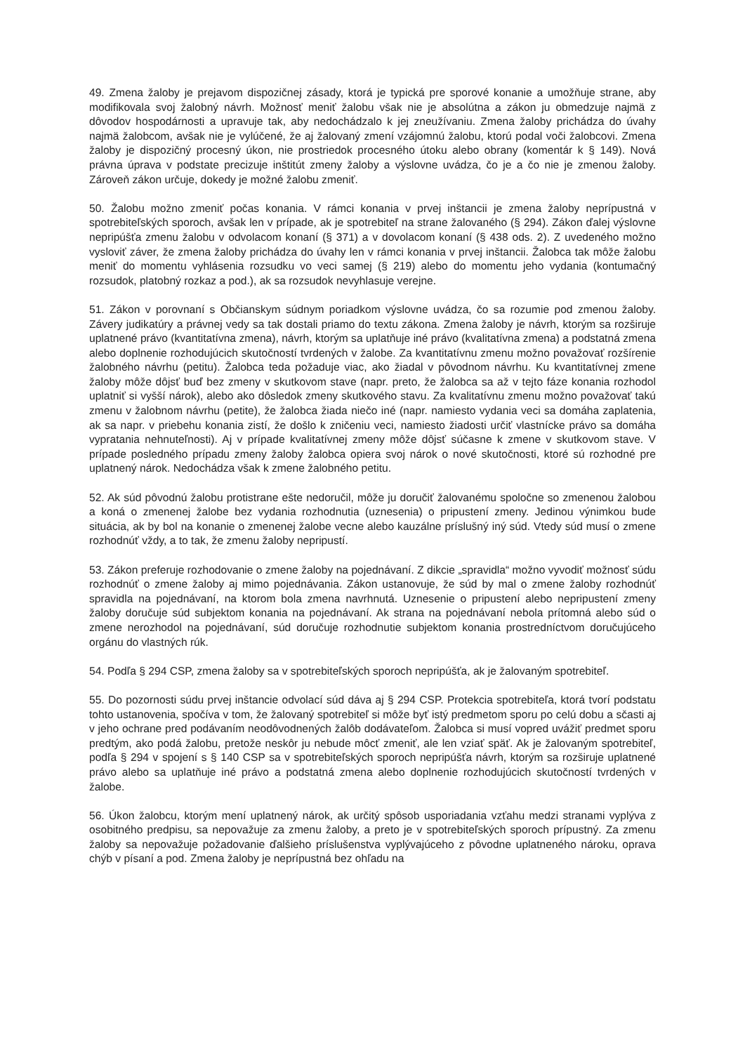49. Zmena žaloby je prejavom dispozičnej zásady, ktorá je typická pre sporové konanie a umožňuje strane, aby modifikovala svoj žalobný návrh. Možnosť meniť žalobu však nie je absolútna a zákon ju obmedzuje najmä z dôvodov hospodárnosti a upravuje tak, aby nedochádzalo k jej zneužívaniu. Zmena žaloby prichádza do úvahy najmä žalobcom, avšak nie je vylúčené, že aj žalovaný zmení vzájomnú žalobu, ktorú podal voči žalobcovi. Zmena žaloby je dispozičný procesný úkon, nie prostriedok procesného útoku alebo obrany (komentár k § 149). Nová právna úprava v podstate precizuje inštitút zmeny žaloby a výslovne uvádza, čo je a čo nie je zmenou žaloby. Zároveň zákon určuje, dokedy je možné žalobu zmeniť.
50. Žalobu možno zmeniť počas konania. V rámci konania v prvej inštancii je zmena žaloby neprípustná v spotrebiteľských sporoch, avšak len v prípade, ak je spotrebiteľ na strane žalovaného (§ 294). Zákon ďalej výslovne nepripúšťa zmenu žalobu v odvolacom konaní (§ 371) a v dovolacom konaní (§ 438 ods. 2). Z uvedeného možno vysloviť záver, že zmena žaloby prichádza do úvahy len v rámci konania v prvej inštancii. Žalobca tak môže žalobu meniť do momentu vyhlásenia rozsudku vo veci samej (§ 219) alebo do momentu jeho vydania (kontumačný rozsudok, platobný rozkaz a pod.), ak sa rozsudok nevyhlasuje verejne.
51. Zákon v porovnaní s Občianskym súdnym poriadkom výslovne uvádza, čo sa rozumie pod zmenou žaloby. Závery judikatúry a právnej vedy sa tak dostali priamo do textu zákona. Zmena žaloby je návrh, ktorým sa rozširuje uplatnené právo (kvantitatívna zmena), návrh, ktorým sa uplatňuje iné právo (kvalitatívna zmena) a podstatná zmena alebo doplnenie rozhodujúcich skutočností tvrdených v žalobe. Za kvantitatívnu zmenu možno považovať rozšírenie žalobného návrhu (petitu). Žalobca teda požaduje viac, ako žiadal v pôvodnom návrhu. Ku kvantitatívnej zmene žaloby môže dôjsť buď bez zmeny v skutkovom stave (napr. preto, že žalobca sa až v tejto fáze konania rozhodol uplatniť si vyšší nárok), alebo ako dôsledok zmeny skutkového stavu. Za kvalitatívnu zmenu možno považovať takú zmenu v žalobnom návrhu (petite), že žalobca žiada niečo iné (napr. namiesto vydania veci sa domáha zaplatenia, ak sa napr. v priebehu konania zistí, že došlo k zničeniu veci, namiesto žiadosti určiť vlastnícke právo sa domáha vypratania nehnuteľnosti). Aj v prípade kvalitatívnej zmeny môže dôjsť súčasne k zmene v skutkovom stave. V prípade posledného prípadu zmeny žaloby žalobca opiera svoj nárok o nové skutočnosti, ktoré sú rozhodné pre uplatnený nárok. Nedochádza však k zmene žalobného petitu.
52. Ak súd pôvodnú žalobu protistrane ešte nedoručil, môže ju doručiť žalovanému spoločne so zmenenou žalobou a koná o zmenenej žalobe bez vydania rozhodnutia (uznesenia) o pripustení zmeny. Jedinou výnimkou bude situácia, ak by bol na konanie o zmenenej žalobe vecne alebo kauzálne príslušný iný súd. Vtedy súd musí o zmene rozhodnúť vždy, a to tak, že zmenu žaloby nepripustí.
53. Zákon preferuje rozhodovanie o zmene žaloby na pojednávaní. Z dikcie „spravidla“ možno vyvodiť možnosť súdu rozhodnúť o zmene žaloby aj mimo pojednávania. Zákon ustanovuje, že súd by mal o zmene žaloby rozhodnúť spravidla na pojednávaní, na ktorom bola zmena navrhnutá. Uznesenie o pripustení alebo nepripustení zmeny žaloby doručuje súd subjektom konania na pojednávaní. Ak strana na pojednávaní nebola prítomná alebo súd o zmene nerozhodol na pojednávaní, súd doručuje rozhodnutie subjektom konania prostredníctvom doručujúceho orgánu do vlastných rúk.
54. Podľa § 294 CSP, zmena žaloby sa v spotrebiteľských sporoch nepripúšťa, ak je žalovaným spotrebiteľ.
55. Do pozornosti súdu prvej inštancie odvolací súd dáva aj § 294 CSP. Protekcia spotrebiteľa, ktorá tvorí podstatu tohto ustanovenia, spočíva v tom, že žalovaný spotrebiteľ si môže byť istý predmetom sporu po celú dobu a sčasti aj v jeho ochrane pred podávaním neodôvodnených žalôb dodávateľom. Žalobca si musí vopred uvážiť predmet sporu predtým, ako podá žalobu, pretože neskôr ju nebude môcť zmeniť, ale len vziať späť. Ak je žalovaným spotrebiteľ, podľa § 294 v spojení s § 140 CSP sa v spotrebiteľských sporoch nepripúšťa návrh, ktorým sa rozširuje uplatnené právo alebo sa uplatňuje iné právo a podstatná zmena alebo doplnenie rozhodujúcich skutočností tvrdených v žalobe.
56. Úkon žalobcu, ktorým mení uplatnený nárok, ak určitý spôsob usporiadania vzťahu medzi stranami vyplýva z osobitného predpisu, sa nepovažuje za zmenu žaloby, a preto je v spotrebiteľských sporoch prípustný. Za zmenu žaloby sa nepovažuje požadovanie ďalšieho príslušenstva vyplývajúceho z pôvodne uplatneného nároku, oprava chýb v písaní a pod. Zmena žaloby je neprípustná bez ohľadu na